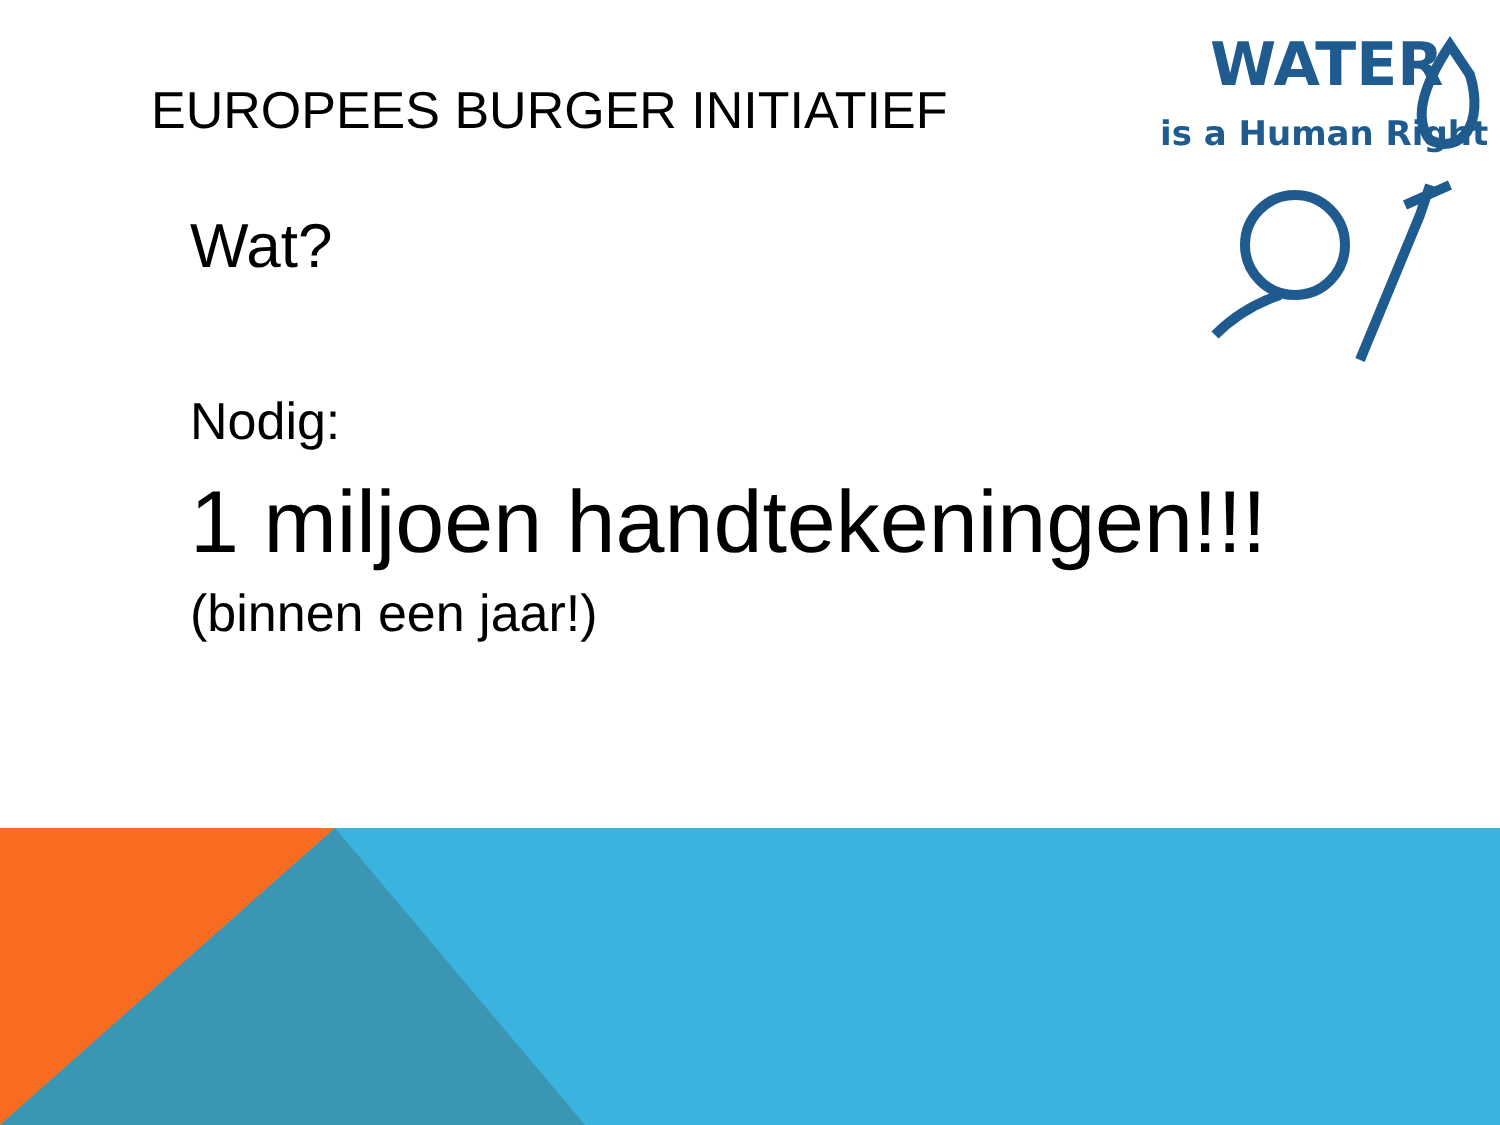WATER
is a Human Right
EUROPEES BURGER INITIATIEF
Wat?
Nodig:
1 miljoen handtekeningen!!!
(binnen een jaar!)